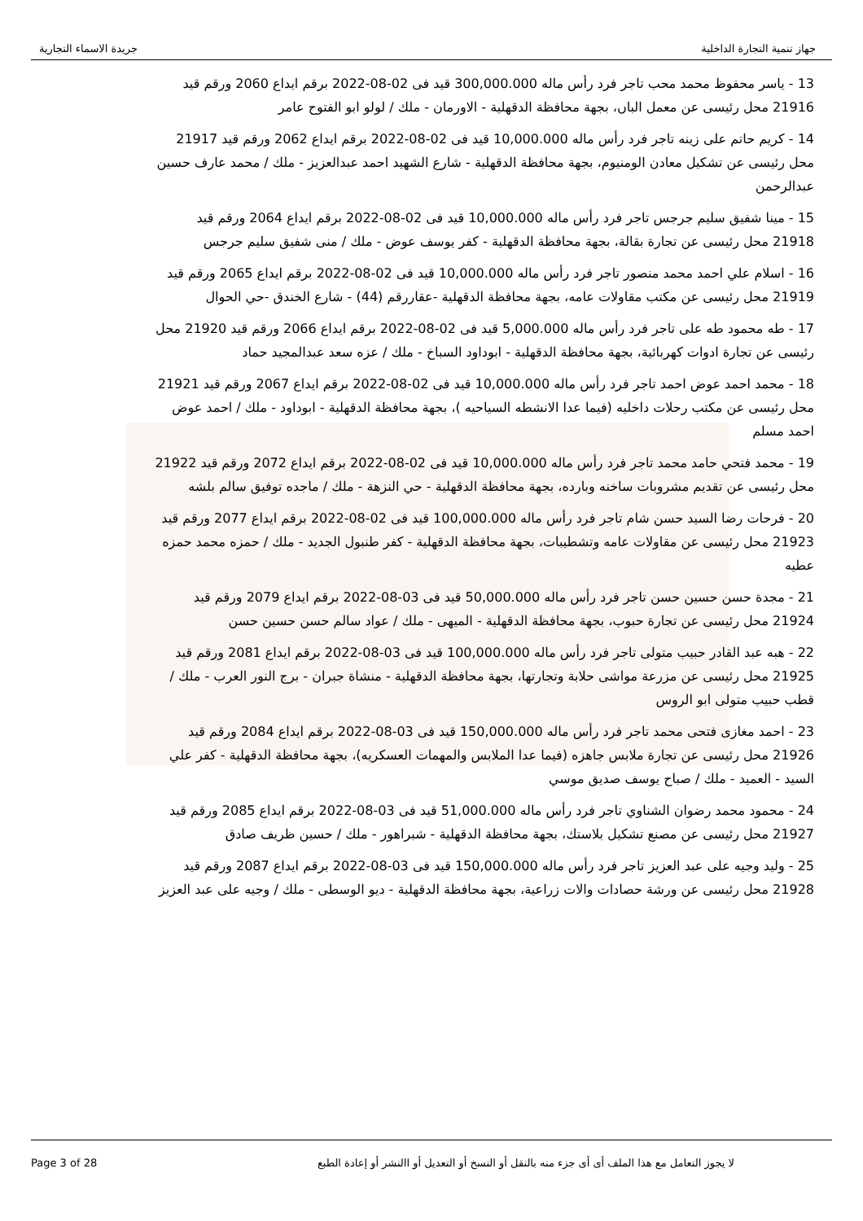جهاز تنمية التجارة الداخلية جريدة الاسماء التجارية
13 - ياسر محفوظ محمد محب تاجر فرد رأس ماله 300,000.000 قيد فى 02-08-2022 برقم ايداع 2060 ورقم قيد 21916 محل رئيسى عن معمل الباں، بجهة محافظة الدقهلية - الاورمان - ملك / لولو ابو الفتوح عامر
14 - كريم حاتم على زينه تاجر فرد رأس ماله 10,000.000 قيد فى 02-08-2022 برقم ايداع 2062 ورقم قيد 21917 محل رئيسى عن تشكيل معادن الومنيوم، بجهة محافظة الدقهلية - شارع الشهيد احمد عبدالعزيز - ملك / محمد عارف حسين عبدالرحمن
15 - مينا شفيق سليم جرجس تاجر فرد رأس ماله 10,000.000 قيد فى 02-08-2022 برقم ايداع 2064 ورقم قيد 21918 محل رئيسى عن تجارة بقالة، بجهة محافظة الدقهلية - كفر يوسف عوض - ملك / منى شفيق سليم جرجس
16 - اسلام علي احمد محمد منصور تاجر فرد رأس ماله 10,000.000 قيد فى 02-08-2022 برقم ايداع 2065 ورقم قيد 21919 محل رئيسى عن مكتب مقاولات عامه، بجهة محافظة الدقهلية -عقاررقم (44) - شارع الخندق -حي الحوال
17 - طه محمود طه على تاجر فرد رأس ماله 5,000.000 قيد فى 02-08-2022 برقم ايداع 2066 ورقم قيد 21920 محل رئيسى عن تجارة ادوات كهربائية، بجهة محافظة الدقهلية - ابوداود السباخ - ملك / عزه سعد عبدالمجيد حماد
18 - محمد احمد عوض احمد تاجر فرد رأس ماله 10,000.000 قيد فى 02-08-2022 برقم ايداع 2067 ورقم قيد 21921 محل رئيسى عن مكتب رحلات داخليه (فيما عدا الانشطه السياحيه )، بجهة محافظة الدقهلية - ابوداود - ملك / احمد عوض احمد مسلم
19 - محمد فتحي حامد محمد تاجر فرد رأس ماله 10,000.000 قيد فى 02-08-2022 برقم ايداع 2072 ورقم قيد 21922 محل رئيسى عن تقديم مشروبات ساخنه وبارده، بجهة محافظة الدقهلية - حي النزهة - ملك / ماجده توفيق سالم بلشه
20 - فرحات رضا السيد حسن شام تاجر فرد رأس ماله 100,000.000 قيد فى 02-08-2022 برقم ايداع 2077 ورقم قيد 21923 محل رئيسى عن مقاولات عامه وتشطيبات، بجهة محافظة الدقهلية - كفر طنبول الجديد - ملك / حمزه محمد حمزه عطيه
21 - مجدة حسن حسين حسن تاجر فرد رأس ماله 50,000.000 قيد فى 03-08-2022 برقم ايداع 2079 ورقم قيد 21924 محل رئيسى عن تجارة حبوب، بجهة محافظة الدقهلية - الميهى - ملك / عواد سالم حسن حسين حسن
22 - هبه عبد القادر حبيب متولى تاجر فرد رأس ماله 100,000.000 قيد فى 03-08-2022 برقم ايداع 2081 ورقم قيد 21925 محل رئيسى عن مزرعة مواشى حلابة وتجارتها، بجهة محافظة الدقهلية - منشاة جبران - برج النور العرب - ملك / قطب حبيب متولى ابو الروس
23 - احمد مغازى فتحى محمد تاجر فرد رأس ماله 150,000.000 قيد فى 03-08-2022 برقم ايداع 2084 ورقم قيد 21926 محل رئيسى عن تجارة ملابس جاهزه (فيما عدا الملابس والمهمات العسكريه)، بجهة محافظة الدقهلية - كفر علي السيد - العميد - ملك / صباح يوسف صديق موسي
24 - محمود محمد رضوان الشناوي تاجر فرد رأس ماله 51,000.000 قيد فى 03-08-2022 برقم ايداع 2085 ورقم قيد 21927 محل رئيسى عن مصنع تشكيل بلاستك، بجهة محافظة الدقهلية - شبراهور - ملك / حسين ظريف صادق
25 - وليد وجيه على عبد العزيز تاجر فرد رأس ماله 150,000.000 قيد فى 03-08-2022 برقم ايداع 2087 ورقم قيد 21928 محل رئيسى عن ورشة حصادات والات زراعية، بجهة محافظة الدقهلية - ديو الوسطى - ملك / وجيه على عبد العزيز
Page 3 of 28 لا يجوز التعامل مع هذا الملف أى أى جزء منه بالنقل أو النسخ أو التعديل أو االنشر أو إعادة الطبع